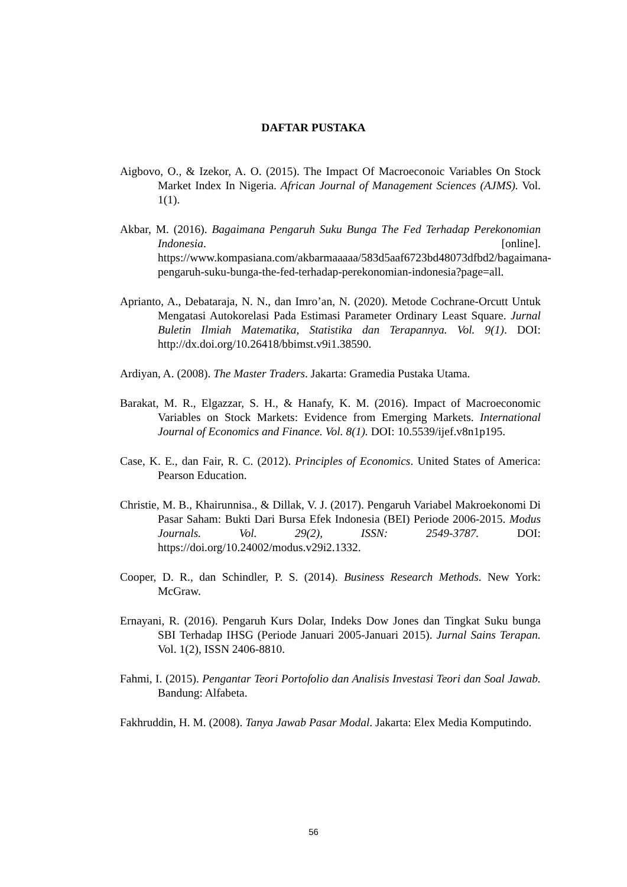DAFTAR PUSTAKA
Aigbovo, O., & Izekor, A. O. (2015). The Impact Of Macroeconoic Variables On Stock Market Index In Nigeria. African Journal of Management Sciences (AJMS). Vol. 1(1).
Akbar, M. (2016). Bagaimana Pengaruh Suku Bunga The Fed Terhadap Perekonomian Indonesia. [online]. https://www.kompasiana.com/akbarmaaaaa/583d5aaf6723bd48073dfbd2/bagaimana-pengaruh-suku-bunga-the-fed-terhadap-perekonomian-indonesia?page=all.
Aprianto, A., Debataraja, N. N., dan Imro’an, N. (2020). Metode Cochrane-Orcutt Untuk Mengatasi Autokorelasi Pada Estimasi Parameter Ordinary Least Square. Jurnal Buletin Ilmiah Matematika, Statistika dan Terapannya. Vol. 9(1). DOI: http://dx.doi.org/10.26418/bbimst.v9i1.38590.
Ardiyan, A. (2008). The Master Traders. Jakarta: Gramedia Pustaka Utama.
Barakat, M. R., Elgazzar, S. H., & Hanafy, K. M. (2016). Impact of Macroeconomic Variables on Stock Markets: Evidence from Emerging Markets. International Journal of Economics and Finance. Vol. 8(1). DOI: 10.5539/ijef.v8n1p195.
Case, K. E., dan Fair, R. C. (2012). Principles of Economics. United States of America: Pearson Education.
Christie, M. B., Khairunnisa., & Dillak, V. J. (2017). Pengaruh Variabel Makroekonomi Di Pasar Saham: Bukti Dari Bursa Efek Indonesia (BEI) Periode 2006-2015. Modus Journals. Vol. 29(2), ISSN: 2549-3787. DOI: https://doi.org/10.24002/modus.v29i2.1332.
Cooper, D. R., dan Schindler, P. S. (2014). Business Research Methods. New York: McGraw.
Ernayani, R. (2016). Pengaruh Kurs Dolar, Indeks Dow Jones dan Tingkat Suku bunga SBI Terhadap IHSG (Periode Januari 2005-Januari 2015). Jurnal Sains Terapan. Vol. 1(2), ISSN 2406-8810.
Fahmi, I. (2015). Pengantar Teori Portofolio dan Analisis Investasi Teori dan Soal Jawab. Bandung: Alfabeta.
Fakhruddin, H. M. (2008). Tanya Jawab Pasar Modal. Jakarta: Elex Media Komputindo.
56